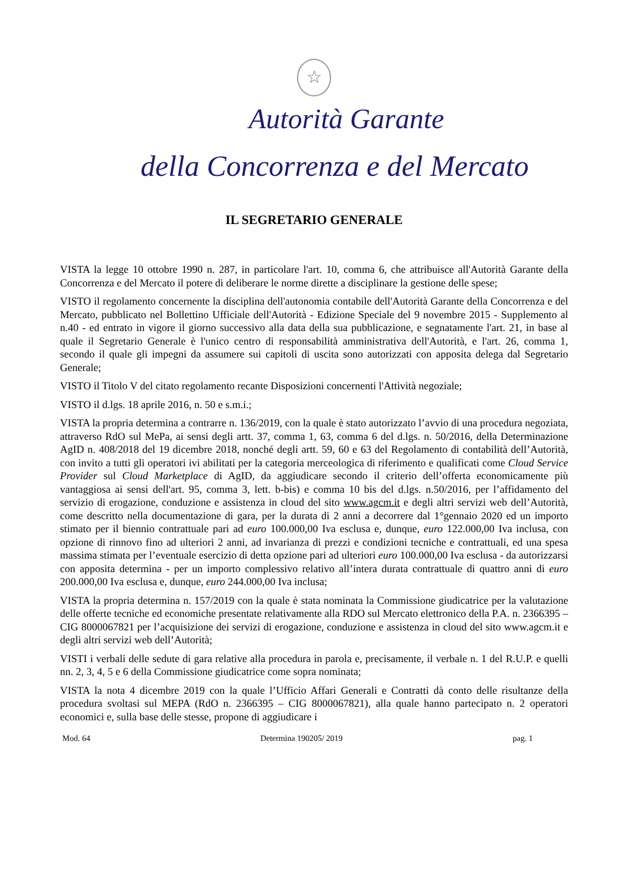☆
Autorità Garante
della Concorrenza e del Mercato
IL SEGRETARIO GENERALE
VISTA la legge 10 ottobre 1990 n. 287, in particolare l'art. 10, comma 6, che attribuisce all'Autorità Garante della Concorrenza e del Mercato il potere di deliberare le norme dirette a disciplinare la gestione delle spese;
VISTO il regolamento concernente la disciplina dell'autonomia contabile dell'Autorità Garante della Concorrenza e del Mercato, pubblicato nel Bollettino Ufficiale dell'Autorità - Edizione Speciale del 9 novembre 2015 - Supplemento al n.40 - ed entrato in vigore il giorno successivo alla data della sua pubblicazione, e segnatamente l'art. 21, in base al quale il Segretario Generale è l'unico centro di responsabilità amministrativa dell'Autorità, e l'art. 26, comma 1, secondo il quale gli impegni da assumere sui capitoli di uscita sono autorizzati con apposita delega dal Segretario Generale;
VISTO il Titolo V del citato regolamento recante Disposizioni concernenti l'Attività negoziale;
VISTO il d.lgs. 18 aprile 2016, n. 50 e s.m.i.;
VISTA la propria determina a contrarre n. 136/2019, con la quale è stato autorizzato l’avvio di una procedura negoziata, attraverso RdO sul MePa, ai sensi degli artt. 37, comma 1, 63, comma 6 del d.lgs. n. 50/2016, della Determinazione AgID n. 408/2018 del 19 dicembre 2018, nonché degli artt. 59, 60 e 63 del Regolamento di contabilità dell’Autorità, con invito a tutti gli operatori ivi abilitati per la categoria merceologica di riferimento e qualificati come Cloud Service Provider sul Cloud Marketplace di AgID, da aggiudicare secondo il criterio dell’offerta economicamente più vantaggiosa ai sensi dell'art. 95, comma 3, lett. b-bis) e comma 10 bis del d.lgs. n.50/2016, per l’affidamento del servizio di erogazione, conduzione e assistenza in cloud del sito www.agcm.it e degli altri servizi web dell’Autorità, come descritto nella documentazione di gara, per la durata di 2 anni a decorrere dal 1°gennaio 2020 ed un importo stimato per il biennio contrattuale pari ad euro 100.000,00 Iva esclusa e, dunque, euro 122.000,00 Iva inclusa, con opzione di rinnovo fino ad ulteriori 2 anni, ad invarianza di prezzi e condizioni tecniche e contrattuali, ed una spesa massima stimata per l’eventuale esercizio di detta opzione pari ad ulteriori euro 100.000,00 Iva esclusa - da autorizzarsi con apposita determina - per un importo complessivo relativo all’intera durata contrattuale di quattro anni di euro 200.000,00 Iva esclusa e, dunque, euro 244.000,00 Iva inclusa;
VISTA la propria determina n. 157/2019 con la quale è stata nominata la Commissione giudicatrice per la valutazione delle offerte tecniche ed economiche presentate relativamente alla RDO sul Mercato elettronico della P.A. n. 2366395 – CIG 8000067821 per l’acquisizione dei servizi di erogazione, conduzione e assistenza in cloud del sito www.agcm.it e degli altri servizi web dell’Autorità;
VISTI i verbali delle sedute di gara relative alla procedura in parola e, precisamente, il verbale n. 1 del R.U.P. e quelli nn. 2, 3, 4, 5 e 6 della Commissione giudicatrice come sopra nominata;
VISTA la nota 4 dicembre 2019 con la quale l’Ufficio Affari Generali e Contratti dà conto delle risultanze della procedura svoltasi sul MEPA (RdO n. 2366395 – CIG 8000067821), alla quale hanno partecipato n. 2 operatori economici e, sulla base delle stesse, propone di aggiudicare i
Mod. 64 Determina 190205/ 2019 pag. 1